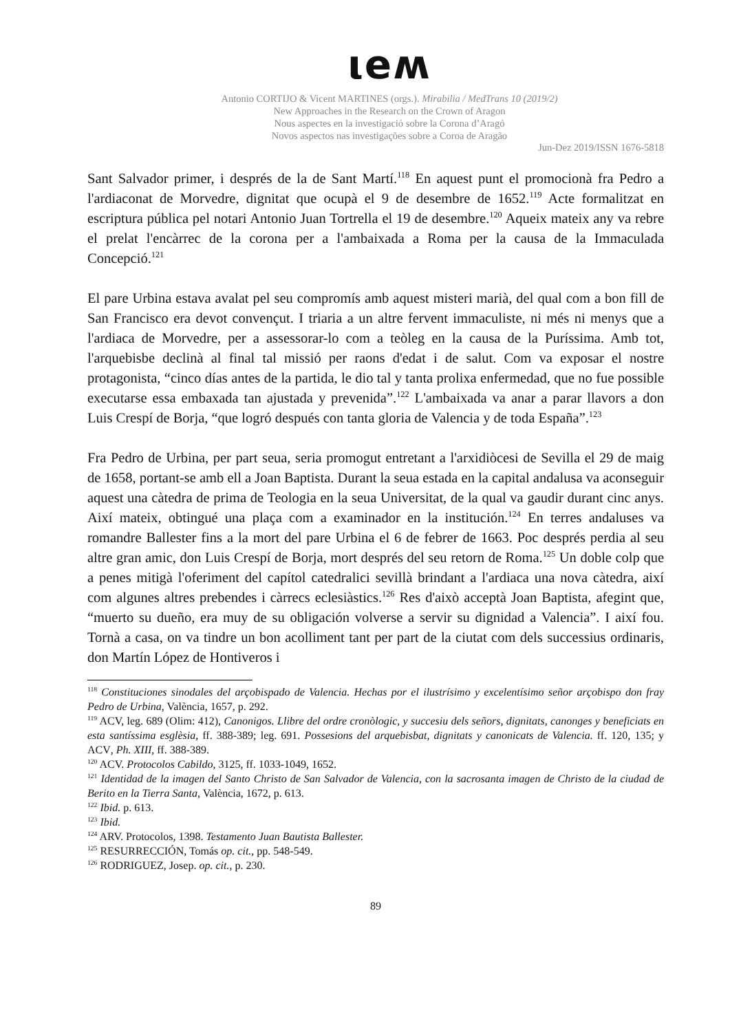ιeʍ
Antonio CORTIJO & Vicent MARTINES (orgs.). Mirabilia / MedTrans 10 (2019/2)
New Approaches in the Research on the Crown of Aragon
Nous aspectes en la investigació sobre la Corona d’Aragó
Novos aspectos nas investigações sobre a Coroa de Aragão
Jun-Dez 2019/ISSN 1676-5818
Sant Salvador primer, i després de la de Sant Martí.<sup>118</sup> En aquest punt el promocionà fra Pedro a l'ardiaconat de Morvedre, dignitat que ocupà el 9 de desembre de 1652.<sup>119</sup> Acte formalitzat en escriptura pública pel notari Antonio Juan Tortrella el 19 de desembre.<sup>120</sup> Aqueix mateix any va rebre el prelat l'encàrrec de la corona per a l'ambaixada a Roma per la causa de la Immaculada Concepció.<sup>121</sup>
El pare Urbina estava avalat pel seu compromís amb aquest misteri marià, del qual com a bon fill de San Francisco era devot convençut. I triaria a un altre fervent immaculiste, ni més ni menys que a l'ardiaca de Morvedre, per a assessorar-lo com a teòleg en la causa de la Puríssima. Amb tot, l'arquebisbe declinà al final tal missió per raons d'edat i de salut. Com va exposar el nostre protagonista, “cinco días antes de la partida, le dio tal y tanta prolixa enfermedad, que no fue possible executarse essa embaxada tan ajustada y prevenida”.<sup>122</sup> L'ambaixada va anar a parar llavors a don Luis Crespí de Borja, “que logró después con tanta gloria de Valencia y de toda España”.<sup>123</sup>
Fra Pedro de Urbina, per part seua, seria promogut entretant a l'arxidiòcesi de Sevilla el 29 de maig de 1658, portant-se amb ell a Joan Baptista. Durant la seua estada en la capital andalusa va aconseguir aquest una càtedra de prima de Teologia en la seua Universitat, de la qual va gaudir durant cinc anys. Així mateix, obtingué una plaça com a examinador en la institución.<sup>124</sup> En terres andaluses va romandre Ballester fins a la mort del pare Urbina el 6 de febrer de 1663. Poc després perdia al seu altre gran amic, don Luis Crespí de Borja, mort després del seu retorn de Roma.<sup>125</sup> Un doble colp que a penes mitigà l'oferiment del capítol catedralici sevillà brindant a l'ardiaca una nova càtedra, així com algunes altres prebendes i càrrecs eclesiàstics.<sup>126</sup> Res d'això acceptà Joan Baptista, afegint que, “muerto su dueño, era muy de su obligación volverse a servir su dignidad a Valencia”. I així fou. Tornà a casa, on va tindre un bon acolliment tant per part de la ciutat com dels successius ordinaris, don Martín López de Hontiveros i
<sup>118</sup> Constituciones sinodales del arçobispado de Valencia. Hechas por el ilustrísimo y excelentísimo señor arçobispo don fray Pedro de Urbina, València, 1657, p. 292.
<sup>119</sup> ACV, leg. 689 (Olim: 412), Canonigos. Llibre del ordre cronòlogic, y succesiu dels señors, dignitats, canonges y beneficiats en esta santíssima esglèsia, ff. 388-389; leg. 691. Possesions del arquebisbat, dignitats y canonicats de Valencia. ff. 120, 135; y ACV, Ph. XIII, ff. 388-389.
<sup>120</sup> ACV. Protocolos Cabildo, 3125, ff. 1033-1049, 1652.
<sup>121</sup> Identidad de la imagen del Santo Christo de San Salvador de Valencia, con la sacrosanta imagen de Christo de la ciudad de Berito en la Tierra Santa, València, 1672, p. 613.
<sup>122</sup> Ibid. p. 613.
<sup>123</sup> Ibid.
<sup>124</sup> ARV. Protocolos, 1398. Testamento Juan Bautista Ballester.
<sup>125</sup> RESURRECCIÓN, Tomás op. cit., pp. 548-549.
<sup>126</sup> RODRIGUEZ, Josep. op. cit., p. 230.
89